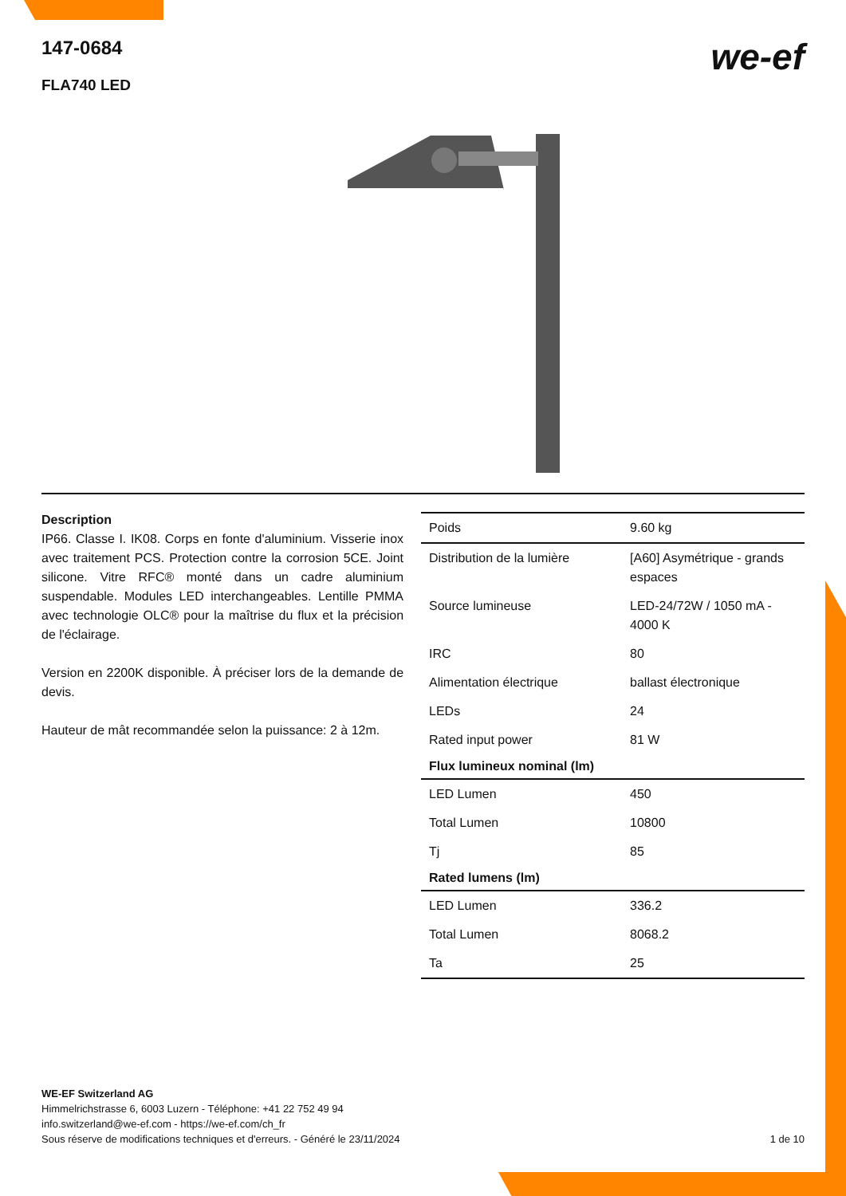147-0684
FLA740 LED
we-ef
Description
IP66. Classe I. IK08. Corps en fonte d'aluminium. Visserie inox avec traitement PCS. Protection contre la corrosion 5CE. Joint silicone. Vitre RFC® monté dans un cadre aluminium suspendable. Modules LED interchangeables. Lentille PMMA avec technologie OLC® pour la maîtrise du flux et la précision de l'éclairage.
Version en 2200K disponible. À préciser lors de la demande de devis.
Hauteur de mât recommandée selon la puissance: 2 à 12m.
| Poids | 9.60 kg |
| Distribution de la lumière | [A60] Asymétrique - grands espaces |
| Source lumineuse | LED-24/72W / 1050 mA - 4000 K |
| IRC | 80 |
| Alimentation électrique | ballast électronique |
| LEDs | 24 |
| Rated input power | 81 W |
| Flux lumineux nominal (lm) | |
| LED Lumen | 450 |
| Total Lumen | 10800 |
| Tj | 85 |
| Rated lumens (lm) | |
| LED Lumen | 336.2 |
| Total Lumen | 8068.2 |
| Ta | 25 |
WE-EF Switzerland AG
Himmelrichstrasse 6, 6003 Luzern - Téléphone: +41 22 752 49 94
info.switzerland@we-ef.com - https://we-ef.com/ch_fr
Sous réserve de modifications techniques et d'erreurs. - Généré le 23/11/2024 1 de 10